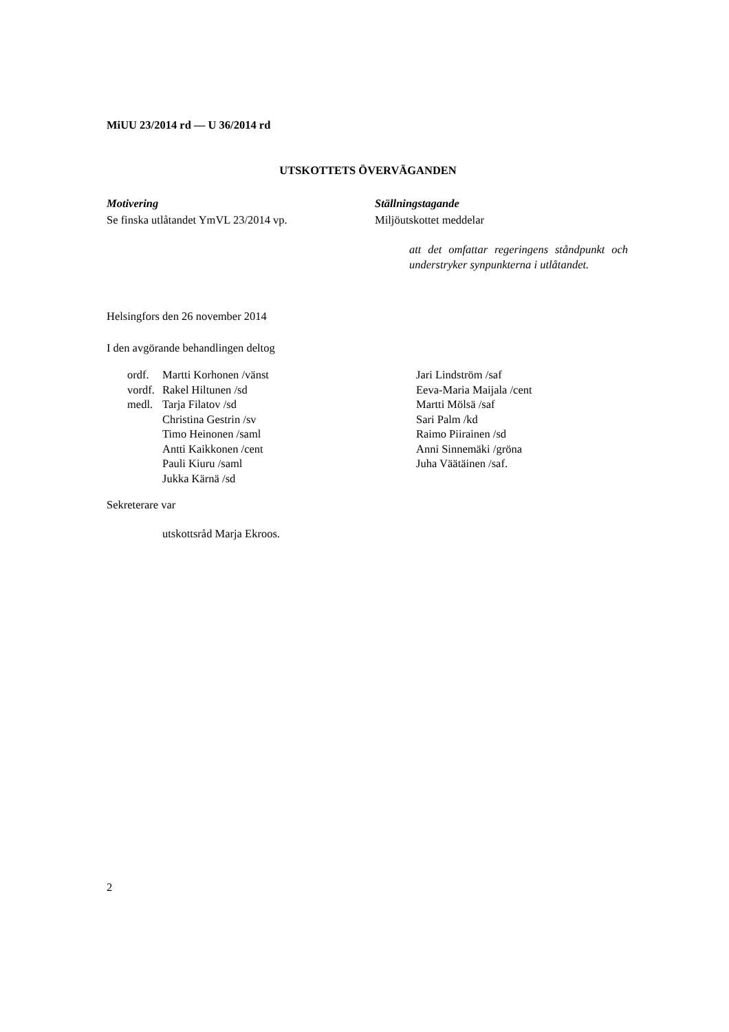MiUU 23/2014 rd — U 36/2014 rd
UTSKOTTETS ÖVERVÄGANDEN
Motivering
Se finska utlåtandet YmVL 23/2014 vp.
Ställningstagande
Miljöutskottet meddelar
att det omfattar regeringens ståndpunkt och understryker synpunkterna i utlåtandet.
Helsingfors den 26 november 2014
I den avgörande behandlingen deltog
ordf. Martti Korhonen /vänst
vordf. Rakel Hiltunen /sd
medl. Tarja Filatov /sd
Christina Gestrin /sv
Timo Heinonen /saml
Antti Kaikkonen /cent
Pauli Kiuru /saml
Jukka Kärnä /sd
Jari Lindström /saf
Eeva-Maria Maijala /cent
Martti Mölsä /saf
Sari Palm /kd
Raimo Piirainen /sd
Anni Sinnemäki /gröna
Juha Väätäinen /saf.
Sekreterare var
utskottsråd Marja Ekroos.
2